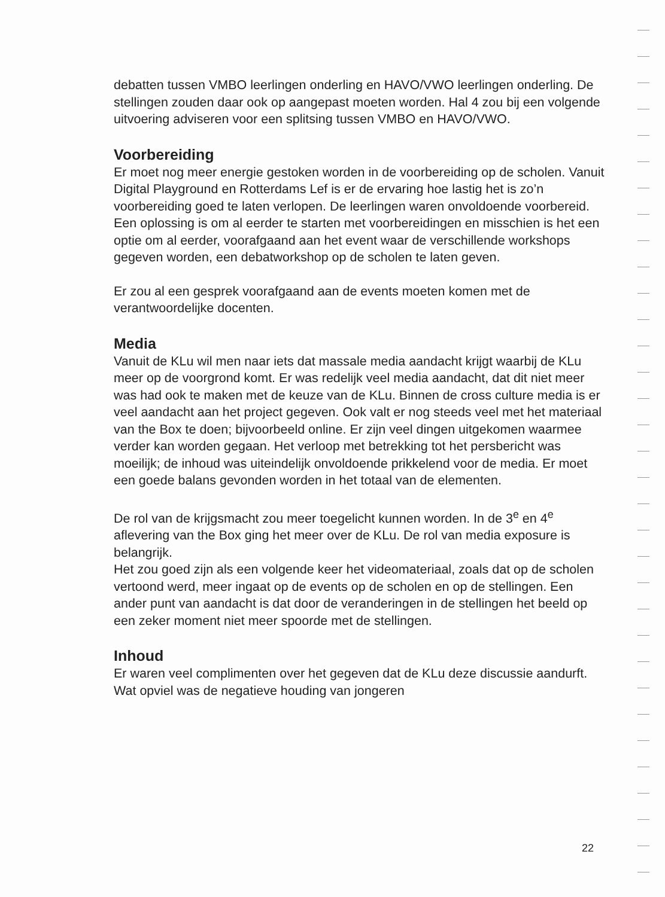debatten tussen VMBO leerlingen onderling en HAVO/VWO leerlingen onderling. De stellingen zouden daar ook op aangepast moeten worden. Hal 4 zou bij een volgende uitvoering adviseren voor een splitsing tussen VMBO en HAVO/VWO.
Voorbereiding
Er moet nog meer energie gestoken worden in de voorbereiding op de scholen. Vanuit Digital Playground en Rotterdams Lef is er de ervaring hoe lastig het is zo’n voorbereiding goed te laten verlopen. De leerlingen waren onvoldoende voorbereid.
Een oplossing is om al eerder te starten met voorbereidingen en misschien is het een optie om al eerder, voorafgaand aan het event waar de verschillende workshops gegeven worden, een debatworkshop op de scholen te laten geven.
Er zou al een gesprek voorafgaand aan de events moeten komen met de verantwoordelijke docenten.
Media
Vanuit de KLu wil men naar iets dat massale media aandacht krijgt waarbij de KLu meer op de voorgrond komt. Er was redelijk veel media aandacht, dat dit niet meer was had ook te maken met de keuze van de KLu. Binnen de cross culture media is er veel aandacht aan het project gegeven. Ook valt er nog steeds veel met het materiaal van the Box te doen; bijvoorbeeld online. Er zijn veel dingen uitgekomen waarmee verder kan worden gegaan. Het verloop met betrekking tot het persbericht was moeilijk; de inhoud was uiteindelijk onvoldoende prikkelend voor de media. Er moet een goede balans gevonden worden in het totaal van de elementen.
De rol van de krijgsmacht zou meer toegelicht kunnen worden. In de 3<sup>e</sup> en 4<sup>e</sup> aflevering van the Box ging het meer over de KLu. De rol van media exposure is belangrijk.
Het zou goed zijn als een volgende keer het videomateriaal, zoals dat op de scholen vertoond werd, meer ingaat op de events op de scholen en op de stellingen. Een ander punt van aandacht is dat door de veranderingen in de stellingen het beeld op een zeker moment niet meer spoorde met de stellingen.
Inhoud
Er waren veel complimenten over het gegeven dat de KLu deze discussie aandurft. Wat opviel was de negatieve houding van jongeren
22